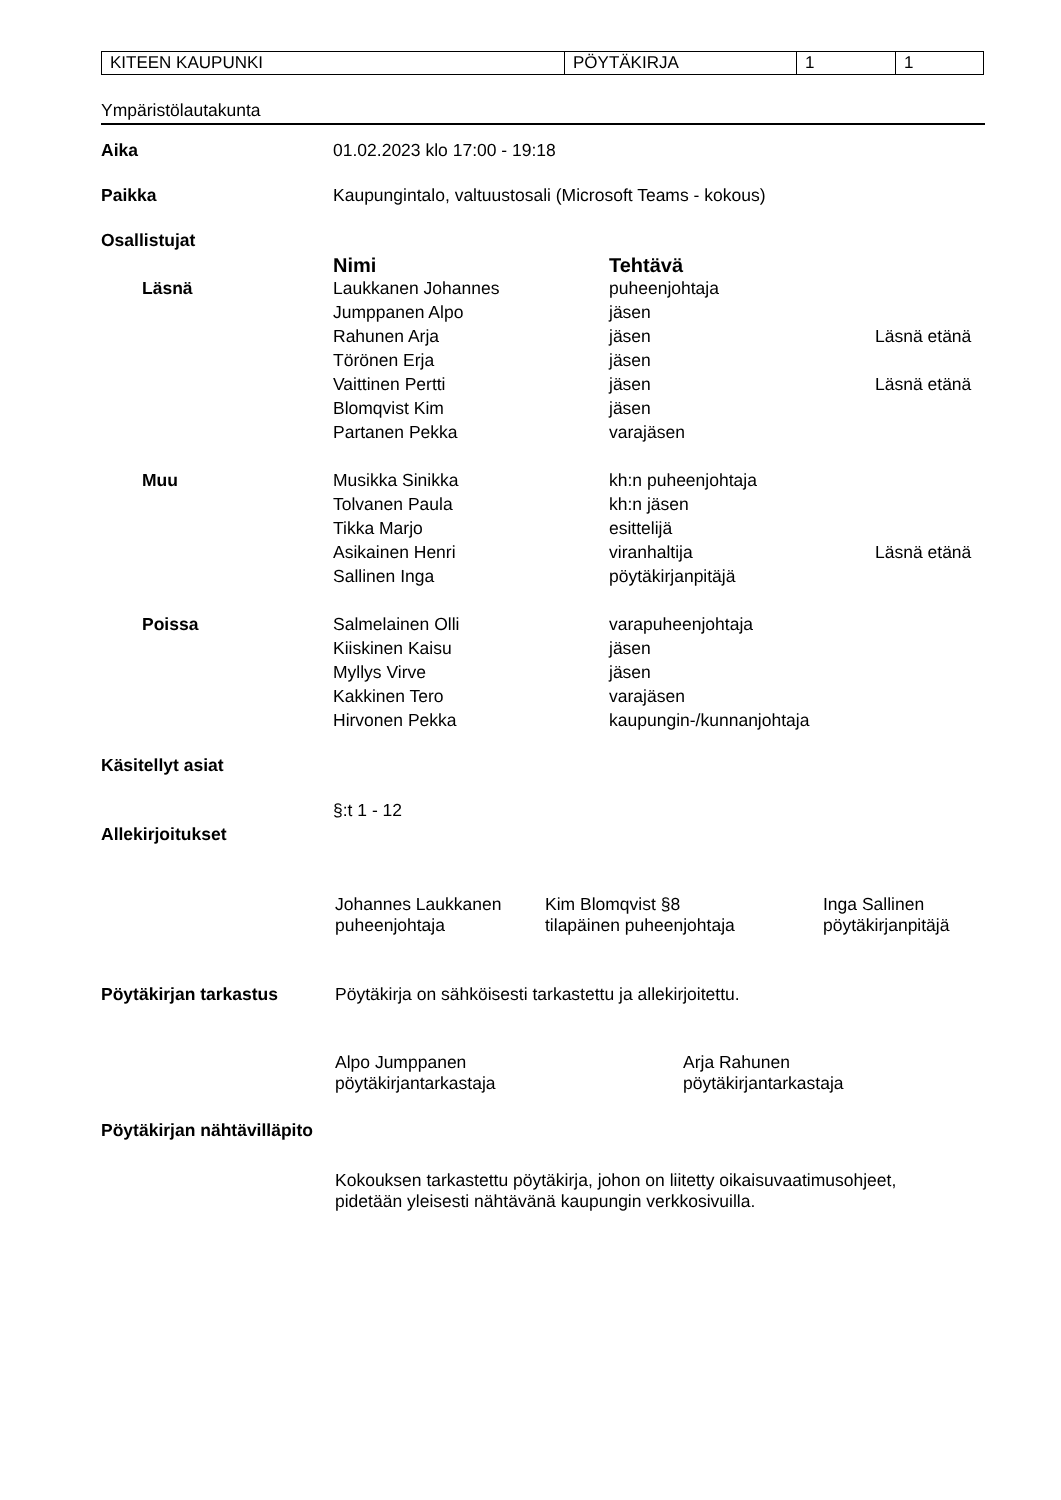| KITEEN KAUPUNKI | PÖYTÄKIRJA | 1 | 1 |
Ympäristölautakunta
| Aika | 01.02.2023 klo 17:00 - 19:18 | | |
| Paikka | Kaupungintalo, valtuustosali (Microsoft Teams - kokous) | | |
| Osallistujat | | | |
| | Nimi | Tehtävä | |
| Läsnä | Laukkanen Johannes | puheenjohtaja | |
| | Jumppanen Alpo | jäsen | |
| | Rahunen Arja | jäsen | Läsnä etänä |
| | Törönen Erja | jäsen | |
| | Vaittinen Pertti | jäsen | Läsnä etänä |
| | Blomqvist Kim | jäsen | |
| | Partanen Pekka | varajäsen | |
| Muu | Musikka Sinikka | kh:n puheenjohtaja | |
| | Tolvanen Paula | kh:n jäsen | |
| | Tikka Marjo | esittelijä | |
| | Asikainen Henri | viranhaltija | Läsnä etänä |
| | Sallinen Inga | pöytäkirjanpitäjä | |
| Poissa | Salmelainen Olli | varapuheenjohtaja | |
| | Kiiskinen Kaisu | jäsen | |
| | Myllys Virve | jäsen | |
| | Kakkinen Tero | varajäsen | |
| | Hirvonen Pekka | kaupungin-/kunnanjohtaja | |
| Käsitellyt asiat | | | |
| | §:t 1 - 12 | | |
| Allekirjoitukset | | | |
| | Johannes Laukkanen puheenjohtaja | Kim Blomqvist §8 tilapäinen puheenjohtaja | Inga Sallinen pöytäkirjanpitäjä |
| Pöytäkirjan tarkastus | Pöytäkirja on sähköisesti tarkastettu ja allekirjoitettu. | | |
| | Alpo Jumppanen pöytäkirjantarkastaja | Arja Rahunen pöytäkirjantarkastaja |
| Pöytäkirjan nähtävilläpito | | |
| | Kokouksen tarkastettu pöytäkirja, johon on liitetty oikaisuvaatimusohjeet, pidetään yleisesti nähtävänä kaupungin verkkosivuilla. | |